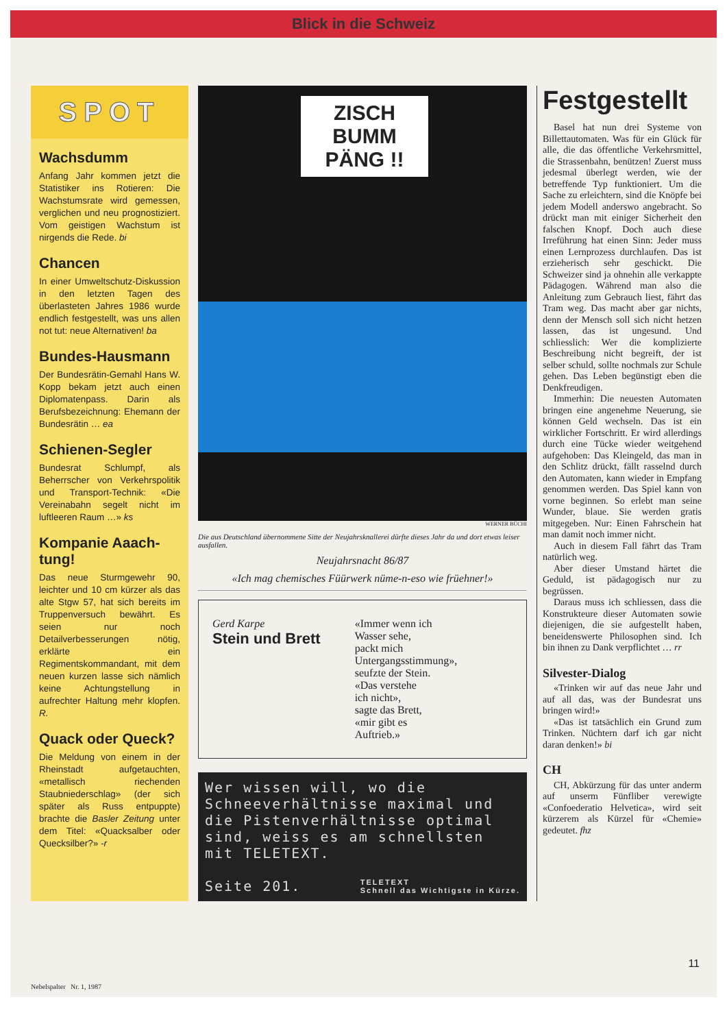Blick in die Schweiz
SPOT
Wachsdumm
Anfang Jahr kommen jetzt die Statistiker ins Rotieren: Die Wachstumsrate wird gemessen, verglichen und neu prognostiziert. Vom geistigen Wachstum ist nirgends die Rede. bi
Chancen
In einer Umweltschutz-Diskussion in den letzten Tagen des überlasteten Jahres 1986 wurde endlich festgestellt, was uns allen not tut: neue Alternativen! ba
Bundes-Hausmann
Der Bundesrätin-Gemahl Hans W. Kopp bekam jetzt auch einen Diplomatenpass. Darin als Berufsbezeichnung: Ehemann der Bundesrätin … ea
Schienen-Segler
Bundesrat Schlumpf, als Beherrscher von Verkehrspolitik und Transport-Technik: «Die Vereinabahn segelt nicht im luftleeren Raum …» ks
Kompanie Aaach-tung!
Das neue Sturmgewehr 90, leichter und 10 cm kürzer als das alte Stgw 57, hat sich bereits im Truppenversuch bewährt. Es seien nur noch Detailverbesserungen nötig, erklärte ein Regimentskommandant, mit dem neuen kurzen lasse sich nämlich keine Achtungstellung in aufrechter Haltung mehr klopfen. R.
Quack oder Queck?
Die Meldung von einem in der Rheinstadt aufgetauchten, «metallisch riechenden Staubniederschlag» (der sich später als Russ entpuppte) brachte die Basler Zeitung unter dem Titel: «Quacksalber oder Quecksilber?» -r
ZISCH BUMM PÄNG !!
WERNER BÜCHI
Die aus Deutschland übernommene Sitte der Neujahrsknallerei dürfte dieses Jahr da und dort etwas leiser ausfallen.
Neujahrsnacht 86/87
«Ich mag chemisches Füürwerk nüme-n-eso wie früehner!»
Gerd Karpe
Stein und Brett
«Immer wenn ich
Wasser sehe,
packt mich
Untergangsstimmung»,
seufzte der Stein.
«Das verstehe
ich nicht»,
sagte das Brett,
«mir gibt es
Auftrieb.»
Wer wissen will, wo die Schneeverhältnisse maximal und die Pistenverhältnisse optimal sind, weiss es am schnellsten mit TELETEXT.
Seite 201. TELETEXT
Schnell das Wichtigste in Kürze.
Festgestellt
Basel hat nun drei Systeme von Billettautomaten. Was für ein Glück für alle, die das öffentliche Verkehrsmittel, die Strassenbahn, benützen! Zuerst muss jedesmal überlegt werden, wie der betreffende Typ funktioniert. Um die Sache zu erleichtern, sind die Knöpfe bei jedem Modell anderswo angebracht. So drückt man mit einiger Sicherheit den falschen Knopf. Doch auch diese Irreführung hat einen Sinn: Jeder muss einen Lernprozess durchlaufen. Das ist erzieherisch sehr geschickt. Die Schweizer sind ja ohnehin alle verkappte Pädagogen. Während man also die Anleitung zum Gebrauch liest, fährt das Tram weg. Das macht aber gar nichts, denn der Mensch soll sich nicht hetzen lassen, das ist ungesund. Und schliesslich: Wer die komplizierte Beschreibung nicht begreift, der ist selber schuld, sollte nochmals zur Schule gehen. Das Leben begünstigt eben die Denkfreudigen.
Immerhin: Die neuesten Automaten bringen eine angenehme Neuerung, sie können Geld wechseln. Das ist ein wirklicher Fortschritt. Er wird allerdings durch eine Tücke wieder weitgehend aufgehoben: Das Kleingeld, das man in den Schlitz drückt, fällt rasselnd durch den Automaten, kann wieder in Empfang genommen werden. Das Spiel kann von vorne beginnen. So erlebt man seine Wunder, blaue. Sie werden gratis mitgegeben. Nur: Einen Fahrschein hat man damit noch immer nicht.
Auch in diesem Fall fährt das Tram natürlich weg.
Aber dieser Umstand härtet die Geduld, ist pädagogisch nur zu begrüssen.
Daraus muss ich schliessen, dass die Konstrukteure dieser Automaten sowie diejenigen, die sie aufgestellt haben, beneidenswerte Philosophen sind. Ich bin ihnen zu Dank verpflichtet … rr
Silvester-Dialog
«Trinken wir auf das neue Jahr und auf all das, was der Bundesrat uns bringen wird!»
«Das ist tatsächlich ein Grund zum Trinken. Nüchtern darf ich gar nicht daran denken!» bi
CH
CH, Abkürzung für das unter anderm auf unserm Fünfliber verewigte «Confoederatio Helvetica», wird seit kürzerem als Kürzel für «Chemie» gedeutet. fhz
11
Nebelspalter Nr. 1, 1987